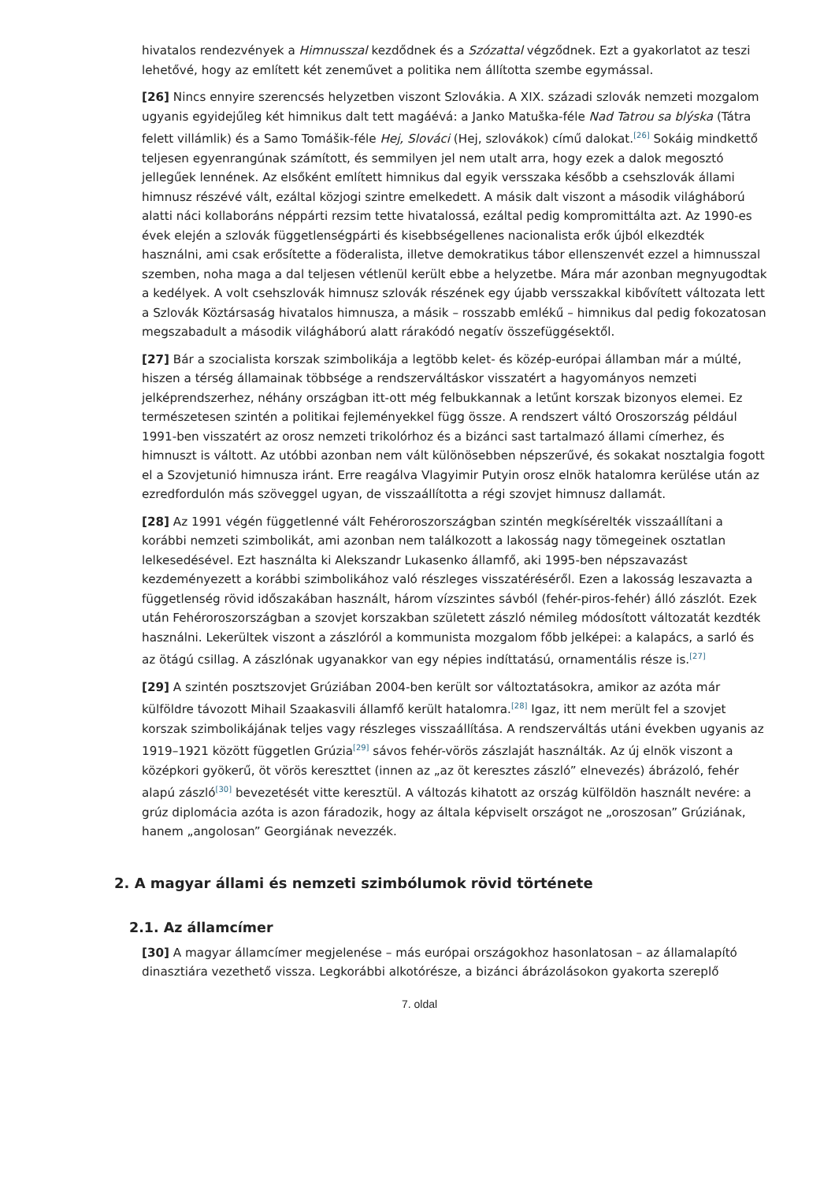hivatalos rendezvények a Himnusszal kezdődnek és a Szózattal végződnek. Ezt a gyakorlatot az teszi lehetővé, hogy az említett két zeneművet a politika nem állította szembe egymással.
[26] Nincs ennyire szerencsés helyzetben viszont Szlovákia. A XIX. századi szlovák nemzeti mozgalom ugyanis egyidejűleg két himnikus dalt tett magáévá: a Janko Matuška-féle Nad Tatrou sa blýska (Tátra felett villámlik) és a Samo Tomášik-féle Hej, Slováci (Hej, szlovákok) című dalokat.<sup>[26]</sup> Sokáig mindkettő teljesen egyenrangúnak számított, és semmilyen jel nem utalt arra, hogy ezek a dalok megosztó jellegűek lennének. Az elsőként említett himnikus dal egyik versszaka később a csehszlovák állami himnusz részévé vált, ezáltal közjogi szintre emelkedett. A másik dalt viszont a második világháború alatti náci kollaboráns néppárti rezsim tette hivatalossá, ezáltal pedig kompromittálta azt. Az 1990-es évek elején a szlovák függetlenségpárti és kisebbségellenes nacionalista erők újból elkezdték használni, ami csak erősítette a föderalista, illetve demokratikus tábor ellenszenvét ezzel a himnusszal szemben, noha maga a dal teljesen vétlenül került ebbe a helyzetbe. Mára már azonban megnyugodtak a kedélyek. A volt csehszlovák himnusz szlovák részének egy újabb versszakkal kibővített változata lett a Szlovák Köztársaság hivatalos himnusza, a másik – rosszabb emlékű – himnikus dal pedig fokozatosan megszabadult a második világháború alatt rárakódó negatív összefüggésektől.
[27] Bár a szocialista korszak szimbolikája a legtöbb kelet- és közép-európai államban már a múlté, hiszen a térség államainak többsége a rendszerváltáskor visszatért a hagyományos nemzeti jelképrendszerhez, néhány országban itt-ott még felbukkannak a letűnt korszak bizonyos elemei. Ez természetesen szintén a politikai fejleményekkel függ össze. A rendszert váltó Oroszország például 1991-ben visszatért az orosz nemzeti trikolórhoz és a bizánci sast tartalmazó állami címerhez, és himnuszt is váltott. Az utóbbi azonban nem vált különösebben népszerűvé, és sokakat nosztalgia fogott el a Szovjetunió himnusza iránt. Erre reagálva Vlagyimir Putyin orosz elnök hatalomra kerülése után az ezredfordulón más szöveggel ugyan, de visszaállította a régi szovjet himnusz dallamát.
[28] Az 1991 végén függetlenné vált Fehéroroszországban szintén megkísérelték visszaállítani a korábbi nemzeti szimbolikát, ami azonban nem találkozott a lakosság nagy tömegeinek osztatlan lelkesedésével. Ezt használta ki Alekszandr Lukasenko államfő, aki 1995-ben népszavazást kezdeményezett a korábbi szimbolikához való részleges visszatéréséről. Ezen a lakosság leszavazta a függetlenség rövid időszakában használt, három vízszintes sávból (fehér-piros-fehér) álló zászlót. Ezek után Fehéroroszországban a szovjet korszakban született zászló némileg módosított változatát kezdték használni. Lekerültek viszont a zászlóról a kommunista mozgalom főbb jelképei: a kalapács, a sarló és az ötágú csillag. A zászlónak ugyanakkor van egy népies indíttatású, ornamentális része is.<sup>[27]</sup>
[29] A szintén posztszovjet Grúziában 2004-ben került sor változtatásokra, amikor az azóta már külföldre távozott Mihail Szaakasvili államfő került hatalomra.<sup>[28]</sup> Igaz, itt nem merült fel a szovjet korszak szimbolikájának teljes vagy részleges visszaállítása. A rendszerváltás utáni években ugyanis az 1919–1921 között független Grúzia<sup>[29]</sup> sávos fehér-vörös zászlaját használták. Az új elnök viszont a középkori gyökerű, öt vörös kereszttet (innen az „az öt keresztes zászló” elnevezés) ábrázoló, fehér alapú zászló<sup>[30]</sup> bevezetését vitte keresztül. A változás kihatott az ország külföldön használt nevére: a grúz diplomácia azóta is azon fáradozik, hogy az általa képviselt országot ne „oroszosan” Grúziának, hanem „angolosan” Georgiának nevezzék.
2. A magyar állami és nemzeti szimbólumok rövid története
2.1. Az államcímer
[30] A magyar államcímer megjelenése – más európai országokhoz hasonlatosan – az államalapító dinasztiára vezethető vissza. Legkorábbi alkotórésze, a bizánci ábrázolásokon gyakorta szereplő
7. oldal